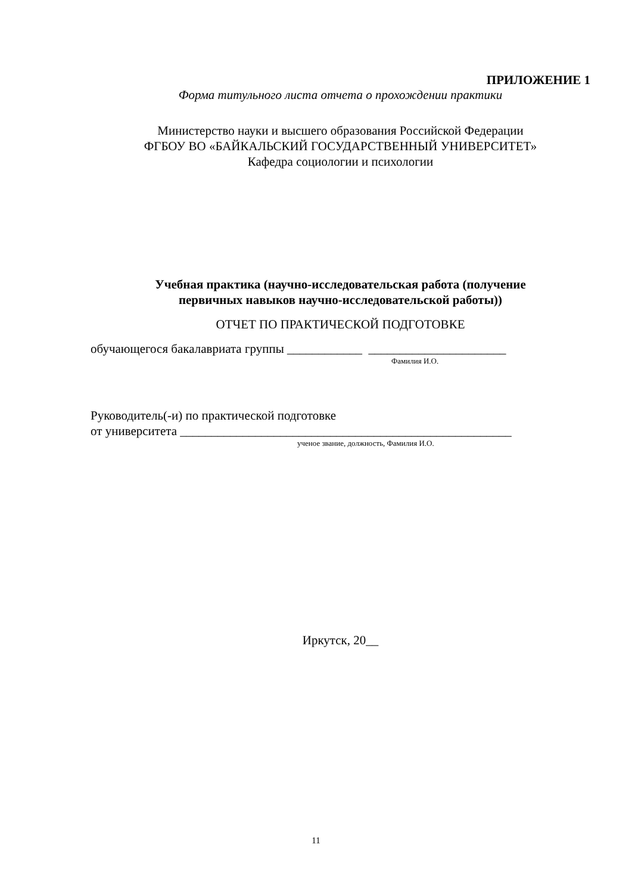ПРИЛОЖЕНИЕ 1
Форма титульного листа отчета о прохождении практики
Министерство науки и высшего образования Российской Федерации
ФГБОУ ВО «БАЙКАЛЬСКИЙ ГОСУДАРСТВЕННЫЙ УНИВЕРСИТЕТ»
Кафедра социологии и психологии
Учебная практика (научно-исследовательская работа (получение
первичных навыков научно-исследовательской работы))
ОТЧЕТ ПО ПРАКТИЧЕСКОЙ ПОДГОТОВКЕ
обучающегося бакалавриата группы ____________ ______________________
Фамилия И.О.
Руководитель(-и) по практической подготовке
от университета _____________________________________________________
ученое звание, должность, Фамилия И.О.
Иркутск, 20__
11